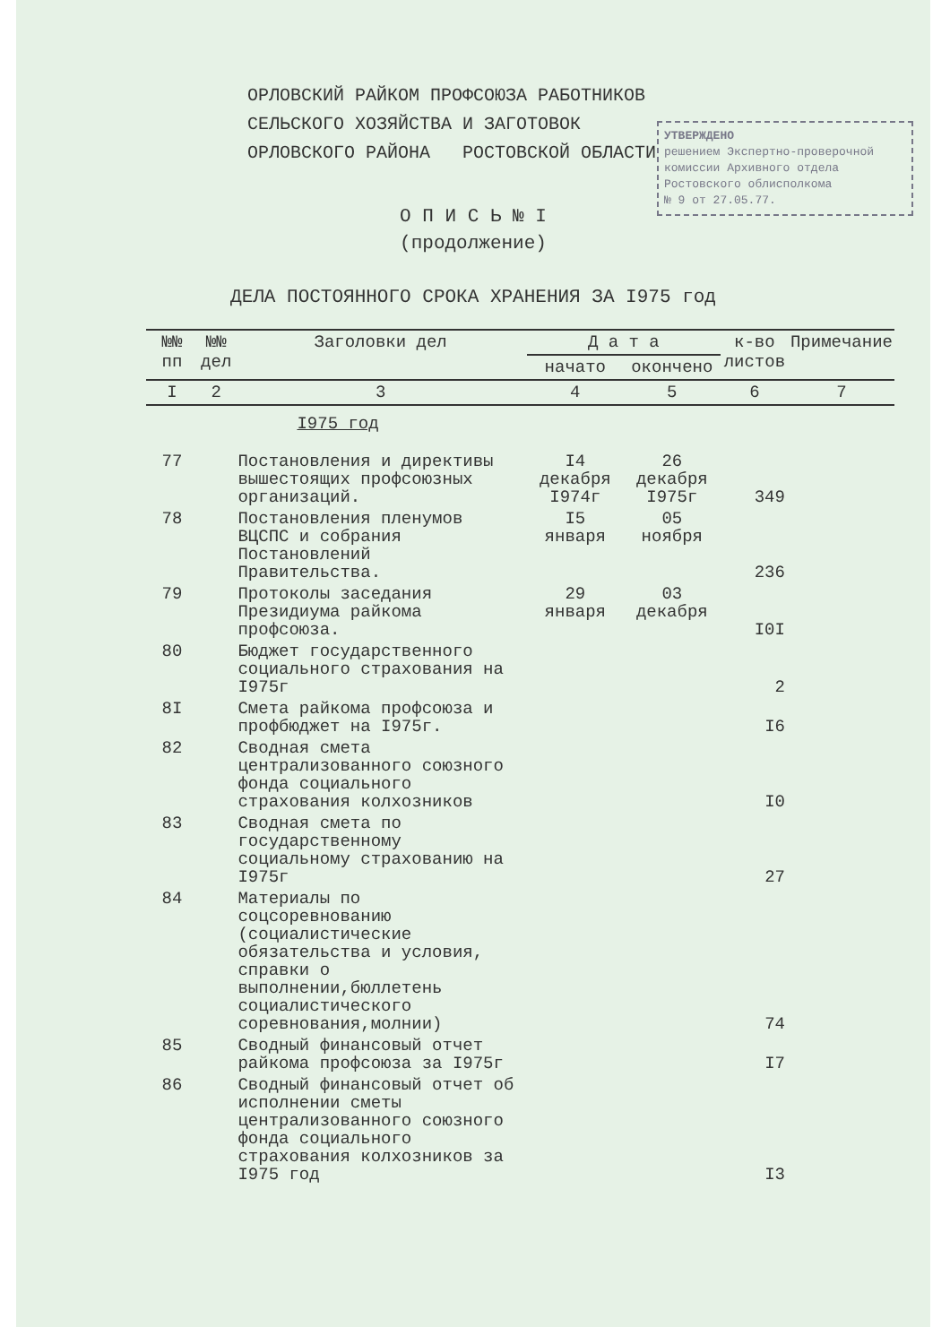ОРЛОВСКИЙ РАЙКОМ ПРОФСОЮЗА РАБОТНИКОВ
СЕЛЬСКОГО ХОЗЯЙСТВА И ЗАГОТОВОК
ОРЛОВСКОГО РАЙОНА РОСТОВСКОЙ ОБЛАСТИ
УТВЕРЖДЕНО
решением Экспертно-проверочной комиссии Архивного отдела Ростовского облисполкома
№ 9 от 27.05.77.
О П И С Ь № I
(продолжение)
ДЕЛА ПОСТОЯННОГО СРОКА ХРАНЕНИЯ ЗА I975 год
| №№ пп | №№ дел | Заголовки дел | Д а т а | | к-во листов | Примечание |
| --- | --- | --- | --- | --- | --- | --- |
| | | | начато | окончено | | |
| I | 2 | 3 | 4 | 5 | 6 | 7 |
| | | I975 год | | | | |
| 77 | | Постановления и директивы вышестоящих профсоюзных организаций. | I4 декабря I974г | 26 декабря I975г | 349 | |
| 78 | | Постановления пленумов ВЦСПС и собрания Постановлений Правительства. | I5 января | 05 ноября | 236 | |
| 79 | | Протоколы заседания Президиума райкома профсоюза. | 29 января | 03 декабря | I0I | |
| 80 | | Бюджет государственного социального страхования на I975г | | | 2 | |
| 8I | | Смета райкома профсоюза и профбюджет на I975г. | | | I6 | |
| 82 | | Сводная смета централизованного союзного фонда социального страхования колхозников | | | I0 | |
| 83 | | Сводная смета по государственному социальному страхованию на I975г | | | 27 | |
| 84 | | Материалы по соцсоревнованию (социалистические обязательства и условия, справки о выполнении,бюллетень социалистического соревнования,молнии) | | | 74 | |
| 85 | | Сводный финансовый отчет райкома профсоюза за I975г | | | I7 | |
| 86 | | Сводный финансовый отчет об исполнении сметы централизованного союзного фонда социального страхования колхозников за I975 год | | | I3 | |